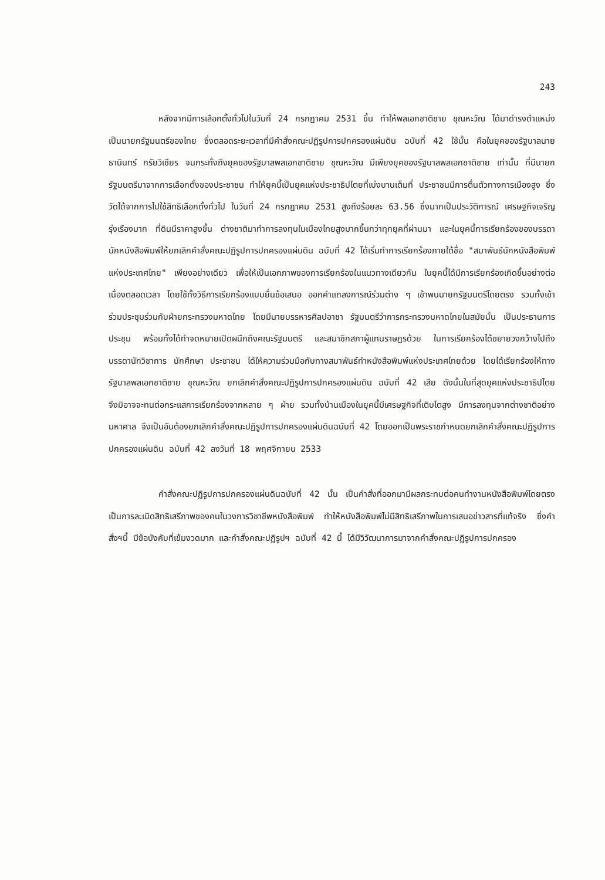243
หลังจากมีการเลือกตั้งทั่วไปในวันที่ 24 กรกฎาคม 2531 ขึ้น ทำให้พลเอกชาติชาย ชุณหะวัณ ได้มาดำรงตำแหน่งเป็นนายกรัฐมนตรีของไทย ซึ่งตลอดระยะเวลาที่มีคำสั่งคณะปฏิรูปการปกครองแผ่นดิน ฉบับที่ 42 ใช้นั้น คือในยุคของรัฐบาลนายธานินทร์ กรัยวิเชียร จนกระทั่งถึงยุคของรัฐบาลพลเอกชาติชาย ชุณหะวัณ มีเพียงยุคของรัฐบาลพลเอกชาติชาย เท่านั้น ที่มีนายกรัฐมนตรีมาจากการเลือกตั้งของประชาชน ทำให้ยุคนี้เป็นยุคแห่งประชาธิปไตยที่เบ่งบานเต็มที่ ประชาชนมีการตื่นตัวทางการเมืองสูง ซึ่งวัดได้จากการไปใช้สิทธิเลือกตั้งทั่วไป ในวันที่ 24 กรกฎาคม 2531 สูงถึงร้อยละ 63.56 ซึ่งมากเป็นประวัติการณ์ เศรษฐกิจเจริญรุ่งเรืองมาก ที่ดินมีราคาสูงขึ้น ต่างชาติมาทำการลงทุนในเมืองไทยสูงมากขึ้นกว่าทุกยุคที่ผ่านมา และในยุคนี้การเรียกร้องของบรรดานักหนังสือพิมพ์ให้ยกเลิกคำสั่งคณะปฏิรูปการปกครองแผ่นดิน ฉบับที่ 42 ได้เริ่มทำการเรียกร้องภายใต้ชื่อ "สมาพันธ์นักหนังสือพิมพ์แห่งประเทศไทย" เพียงอย่างเดียว เพื่อให้เป็นเอกภาพของการเรียกร้องในแนวทางเดียวกัน ในยุคนี้ได้มีการเรียกร้องเกิดขึ้นอย่างต่อเนื่องตลอดเวลา โดยใช้ทั้งวิธีการเรียกร้องแบบยื่นข้อเสนอ ออกคำแถลงการณ์ร่วมต่าง ๆ เข้าพบนายกรัฐมนตรีโดยตรง รวมทั้งเข้าร่วมประชุมร่วมกับฝ่ายกระทรวงมหาดไทย โดยมีนายบรรหารศิลปอาชา รัฐมนตรีว่าการกระทรวงมหาดไทยในสมัยนั้น เป็นประธานการประชุม พร้อมทั้งได้ทำจดหมายเปิดผนึกถึงคณะรัฐมนตรี และสมาชิกสภาผู้แทนราษฎรด้วย ในการเรียกร้องได้ขยายวงกว้างไปถึงบรรดานักวิชาการ นักศึกษา ประชาชน ได้ให้ความร่วมมือกับทางสมาพันธ์ทำหนังสือพิมพ์แห่งประเทศไทยด้วย โดยได้เรียกร้องให้ทางรัฐบาลพลเอกชาติชาย ชุณหะวัณ ยกเลิกคำสั่งคณะปฏิรูปการปกครองแผ่นดิน ฉบับที่ 42 เสีย ดังนั้นในที่สุดยุคแห่งประชาธิปไตย จึงมิอาจจะทนต่อกระแสการเรียกร้องจากหลาย ๆ ฝ่าย รวมทั้งบ้านเมืองในยุคนี้มีเศรษฐกิจที่เติบโตสูง มีการลงทุนจากต่างชาติอย่างมหาศาล จึงเป็นอันต้องยกเลิกคำสั่งคณะปฏิรูปการปกครองแผ่นดินฉบับที่ 42 โดยออกเป็นพระราชกำหนดยกเลิกคำสั่งคณะปฏิรูปการปกครองแผ่นดิน ฉบับที่ 42 ลงวันที่ 18 พฤศจิกายน 2533
คำสั่งคณะปฏิรูปการปกครองแผ่นดินฉบับที่ 42 นั้น เป็นคำสั่งที่ออกมามีผลกระทบต่อคนทำงานหนังสือพิมพ์โดยตรง เป็นการละเมิดสิทธิเสรีภาพของคนในวงการวิชาชีพหนังสือพิมพ์ ทำให้หนังสือพิมพ์ไม่มีสิทธิเสรีภาพในการเสนอข่าวสารที่แท้จริง ซึ่งคำสั่งฯนี้ มีข้อบังคับที่เข้มงวดมาก และคำสั่งคณะปฏิรูปฯ ฉบับที่ 42 นี้ ได้มีวิวัฒนาการมาจากคำสั่งคณะปฏิรูปการปกครอง